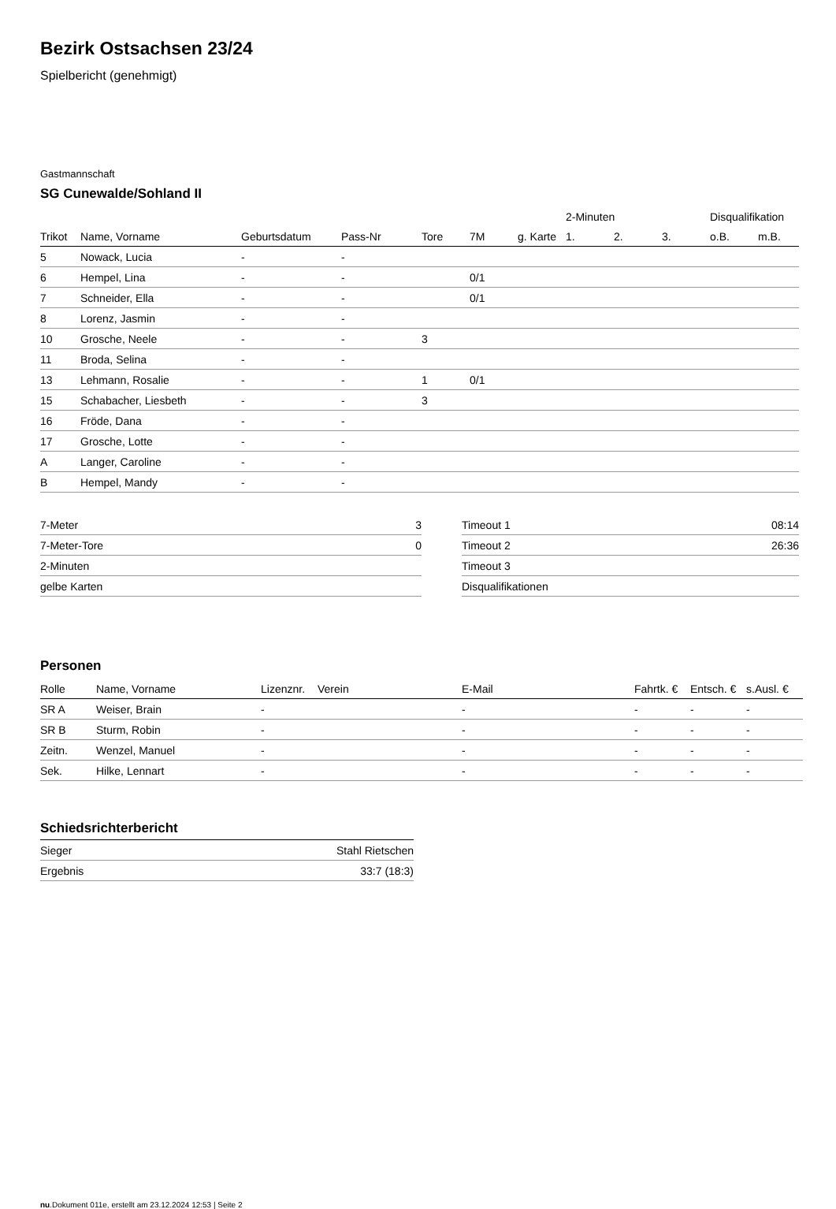Bezirk Ostsachsen 23/24
Spielbericht (genehmigt)
Gastmannschaft
SG Cunewalde/Sohland II
| | | | | | | | 2-Minuten | | | Disqualifikation | |
| --- | --- | --- | --- | --- | --- | --- | --- | --- | --- | --- | --- |
| Trikot | Name, Vorname | Geburtsdatum | Pass-Nr | Tore | 7M | g. Karte | 1. | 2. | 3. | o.B. | m.B. |
| 5 | Nowack, Lucia | - | - | | | | | | | | |
| 6 | Hempel, Lina | - | - | | 0/1 | | | | | | |
| 7 | Schneider, Ella | - | - | | 0/1 | | | | | | |
| 8 | Lorenz, Jasmin | - | - | | | | | | | | |
| 10 | Grosche, Neele | - | - | 3 | | | | | | | |
| 11 | Broda, Selina | - | - | | | | | | | | |
| 13 | Lehmann, Rosalie | - | - | 1 | 0/1 | | | | | | |
| 15 | Schabacher, Liesbeth | - | - | 3 | | | | | | | |
| 16 | Fröde, Dana | - | - | | | | | | | | |
| 17 | Grosche, Lotte | - | - | | | | | | | | |
| A | Langer, Caroline | - | - | | | | | | | | |
| B | Hempel, Mandy | - | - | | | | | | | | |
| 7-Meter | 3 |
| 7-Meter-Tore | 0 |
| 2-Minuten | |
| gelbe Karten | |
| Timeout 1 | 08:14 |
| Timeout 2 | 26:36 |
| Timeout 3 | |
| Disqualifikationen | |
Personen
| Rolle | Name, Vorname | Lizenznr. | Verein | E-Mail | Fahrtk. € | Entsch. € | s.Ausl. € |
| --- | --- | --- | --- | --- | --- | --- | --- |
| SR A | Weiser, Brain | - | | - | - | - | - |
| SR B | Sturm, Robin | - | | - | - | - | - |
| Zeitn. | Wenzel, Manuel | - | | - | - | - | - |
| Sek. | Hilke, Lennart | - | | - | - | - | - |
Schiedsrichterbericht
| Sieger | Stahl Rietschen |
| Ergebnis | 33:7 (18:3) |
nu.Dokument 011e, erstellt am 23.12.2024 12:53 | Seite 2